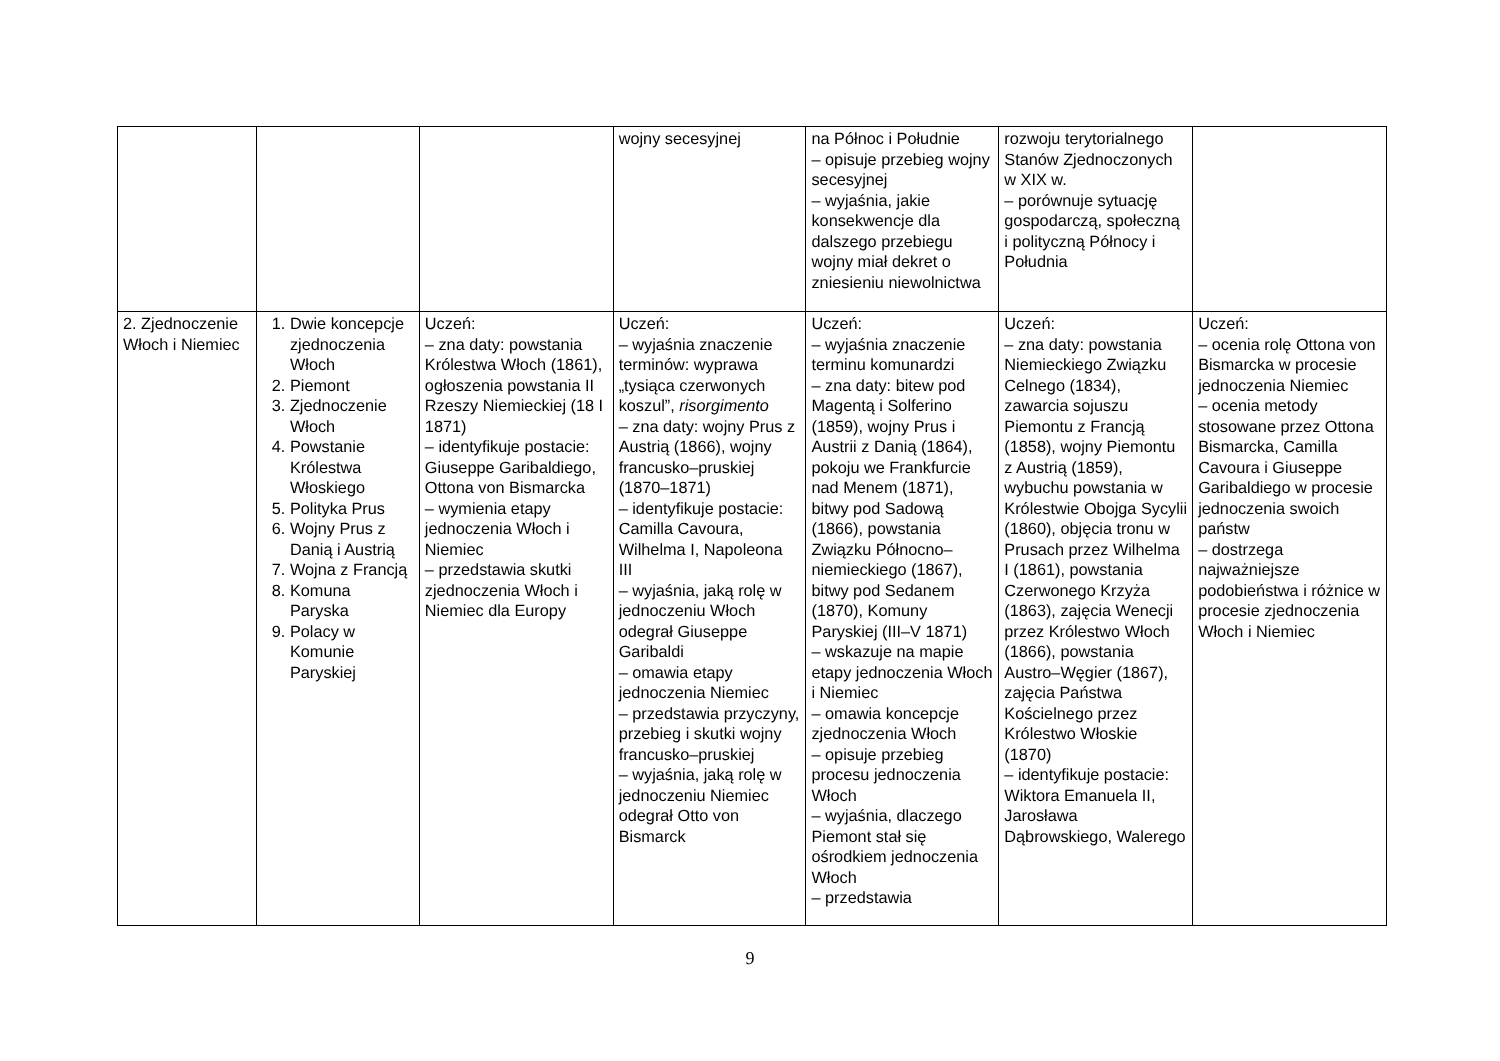| | | | wojny secesyjnej | na Północ i Południe – opisuje przebieg wojny secesyjnej – wyjaśnia, jakie konsekwencje dla dalszego przebiegu wojny miał dekret o zniesieniu niewolnictwa | rozwoju terytorialnego Stanów Zjednoczonych w XIX w. – porównuje sytuację gospodarczą, społeczną i polityczną Północy i Południa | |
| 2. Zjednoczenie Włoch i Niemiec | 1. Dwie koncepcje zjednoczenia Włoch 2. Piemont 3. Zjednoczenie Włoch 4. Powstanie Królestwa Włoskiego 5. Polityka Prus 6. Wojny Prus z Danią i Austrią 7. Wojna z Francją 8. Komuna Paryska 9. Polacy w Komunie Paryskiej | Uczeń: – zna daty: powstania Królestwa Włoch (1861), ogłoszenia powstania II Rzeszy Niemieckiej (18 I 1871) – identyfikuje postacie: Giuseppe Garibaldiego, Ottona von Bismarcka – wymienia etapy jednoczenia Włoch i Niemiec – przedstawia skutki zjednoczenia Włoch i Niemiec dla Europy | Uczeń: – wyjaśnia znaczenie terminów: wyprawa „tysiąca czerwonych koszul”, risorgimento – zna daty: wojny Prus z Austrią (1866), wojny francusko–pruskiej (1870–1871) – identyfikuje postacie: Camilla Cavoura, Wilhelma I, Napoleona III – wyjaśnia, jaką rolę w jednoczeniu Włoch odegrał Giuseppe Garibaldi – omawia etapy jednoczenia Niemiec – przedstawia przyczyny, przebieg i skutki wojny francusko–pruskiej – wyjaśnia, jaką rolę w jednoczeniu Niemiec odegrał Otto von Bismarck | Uczeń: – wyjaśnia znaczenie terminu komunardzi – zna daty: bitew pod Magentą i Solferino (1859), wojny Prus i Austrii z Danią (1864), pokoju we Frankfurcie nad Menem (1871), bitwy pod Sadową (1866), powstania Związku Północno–niemieckiego (1867), bitwy pod Sedanem (1870), Komuny Paryskiej (III–V 1871) – wskazuje na mapie etapy jednoczenia Włoch i Niemiec – omawia koncepcje zjednoczenia Włoch – opisuje przebieg procesu jednoczenia Włoch – wyjaśnia, dlaczego Piemont stał się ośrodkiem jednoczenia Włoch – przedstawia | Uczeń: – zna daty: powstania Niemieckiego Związku Celnego (1834), zawarcia sojuszu Piemontu z Francją (1858), wojny Piemontu z Austrią (1859), wybuchu powstania w Królestwie Obojga Sycylii (1860), objęcia tronu w Prusach przez Wilhelma I (1861), powstania Czerwonego Krzyża (1863), zajęcia Wenecji przez Królestwo Włoch (1866), powstania Austro–Węgier (1867), zajęcia Państwa Kościelnego przez Królestwo Włoskie (1870) – identyfikuje postacie: Wiktora Emanuela II, Jarosława Dąbrowskiego, Walerego | Uczeń: – ocenia rolę Ottona von Bismarcka w procesie jednoczenia Niemiec – ocenia metody stosowane przez Ottona Bismarcka, Camilla Cavoura i Giuseppe Garibaldiego w procesie jednoczenia swoich państw – dostrzega najważniejsze podobieństwa i różnice w procesie zjednoczenia Włoch i Niemiec |
9